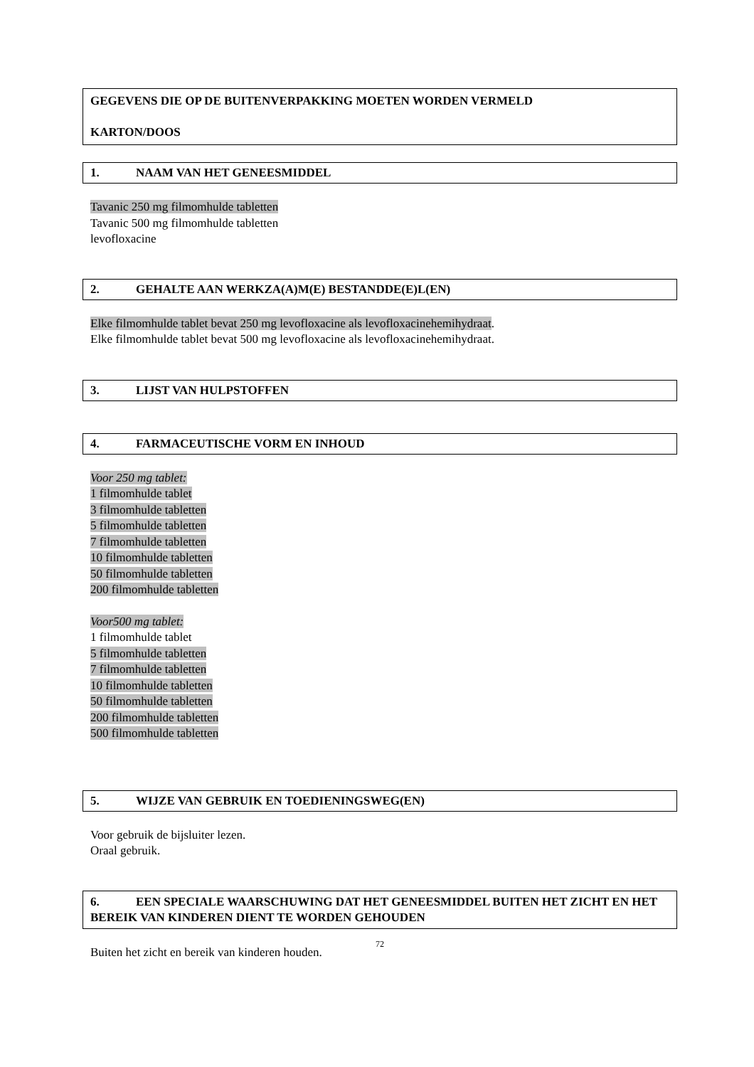GEGEVENS DIE OP DE BUITENVERPAKKING MOETEN WORDEN VERMELD
KARTON/DOOS
1. NAAM VAN HET GENEESMIDDEL
Tavanic 250 mg filmomhulde tabletten
Tavanic 500 mg filmomhulde tabletten
levofloxacine
2. GEHALTE AAN WERKZA(A)M(E) BESTANDDE(E)L(EN)
Elke filmomhulde tablet bevat 250 mg levofloxacine als levofloxacinehemihydraat.
Elke filmomhulde tablet bevat 500 mg levofloxacine als levofloxacinehemihydraat.
3. LIJST VAN HULPSTOFFEN
4. FARMACEUTISCHE VORM EN INHOUD
Voor 250 mg tablet:
1 filmomhulde tablet
3 filmomhulde tabletten
5 filmomhulde tabletten
7 filmomhulde tabletten
10 filmomhulde tabletten
50 filmomhulde tabletten
200 filmomhulde tabletten
Voor500 mg tablet:
1 filmomhulde tablet
5 filmomhulde tabletten
7 filmomhulde tabletten
10 filmomhulde tabletten
50 filmomhulde tabletten
200 filmomhulde tabletten
500 filmomhulde tabletten
5. WIJZE VAN GEBRUIK EN TOEDIENINGSWEG(EN)
Voor gebruik de bijsluiter lezen.
Oraal gebruik.
6. EEN SPECIALE WAARSCHUWING DAT HET GENEESMIDDEL BUITEN HET ZICHT EN HET BEREIK VAN KINDEREN DIENT TE WORDEN GEHOUDEN
Buiten het zicht en bereik van kinderen houden.
72